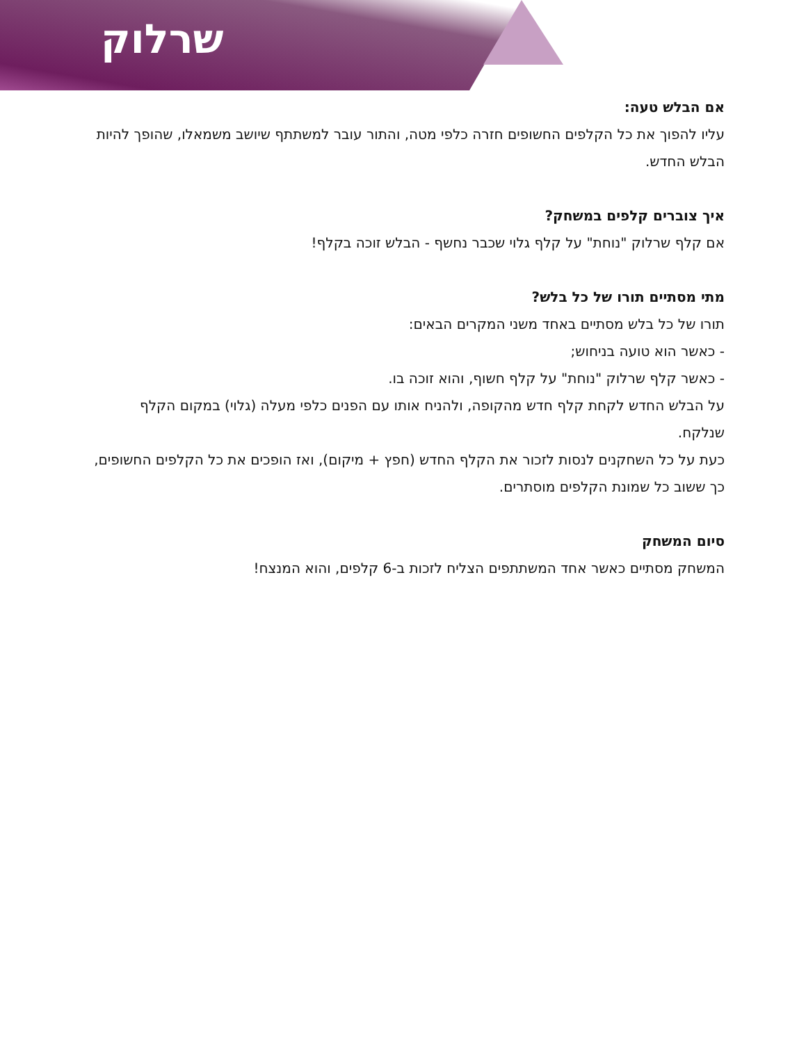שרלוק
אם הבלש טעה:
עליו להפוך את כל הקלפים החשופים חזרה כלפי מטה, והתור עובר למשתתף שיושב משמאלו, שהופך להיות הבלש החדש.
איך צוברים קלפים במשחק?
אם קלף שרלוק "נוחת" על קלף גלוי שכבר נחשף - הבלש זוכה בקלף!
מתי מסתיים תורו של כל בלש?
תורו של כל בלש מסתיים באחד משני המקרים הבאים:
- כאשר הוא טועה בניחוש;
- כאשר קלף שרלוק "נוחת" על קלף חשוף, והוא זוכה בו.
על הבלש החדש לקחת קלף חדש מהקופה, ולהניח אותו עם הפנים כלפי מעלה (גלוי) במקום הקלף שנלקח.
כעת על כל השחקנים לנסות לזכור את הקלף החדש (חפץ + מיקום), ואז הופכים את כל הקלפים החשופים, כך ששוב כל שמונת הקלפים מוסתרים.
סיום המשחק
המשחק מסתיים כאשר אחד המשתתפים הצליח לזכות ב-6 קלפים, והוא המנצח!